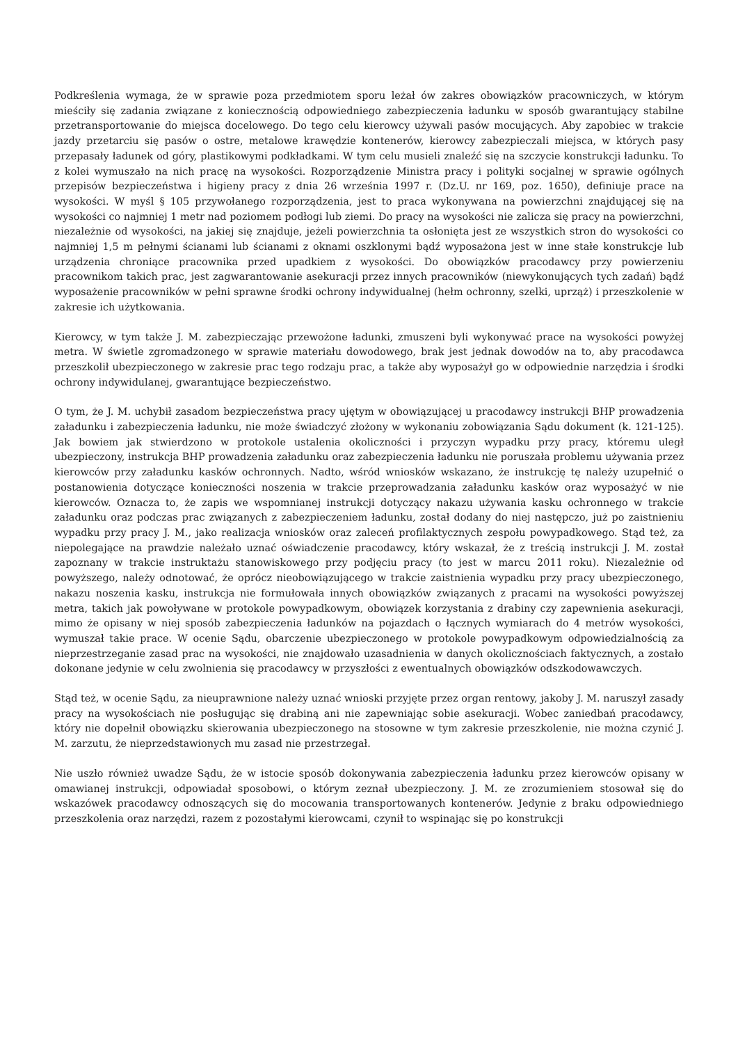Podkreślenia wymaga, że w sprawie poza przedmiotem sporu leżał ów zakres obowiązków pracowniczych, w którym mieściły się zadania związane z koniecznością odpowiedniego zabezpieczenia ładunku w sposób gwarantujący stabilne przetransportowanie do miejsca docelowego. Do tego celu kierowcy używali pasów mocujących. Aby zapobiec w trakcie jazdy przetarciu się pasów o ostre, metalowe krawędzie kontenerów, kierowcy zabezpieczali miejsca, w których pasy przepasały ładunek od góry, plastikowymi podkładkami. W tym celu musieli znaleźć się na szczycie konstrukcji ładunku. To z kolei wymuszało na nich pracę na wysokości. Rozporządzenie Ministra pracy i polityki socjalnej w sprawie ogólnych przepisów bezpieczeństwa i higieny pracy z dnia 26 września 1997 r. (Dz.U. nr 169, poz. 1650), definiuje prace na wysokości. W myśl § 105 przywołanego rozporządzenia, jest to praca wykonywana na powierzchni znajdującej się na wysokości co najmniej 1 metr nad poziomem podłogi lub ziemi. Do pracy na wysokości nie zalicza się pracy na powierzchni, niezależnie od wysokości, na jakiej się znajduje, jeżeli powierzchnia ta osłonięta jest ze wszystkich stron do wysokości co najmniej 1,5 m pełnymi ścianami lub ścianami z oknami oszklonymi bądź wyposażona jest w inne stałe konstrukcje lub urządzenia chroniące pracownika przed upadkiem z wysokości. Do obowiązków pracodawcy przy powierzeniu pracownikom takich prac, jest zagwarantowanie asekuracji przez innych pracowników (niewykonujących tych zadań) bądź wyposażenie pracowników w pełni sprawne środki ochrony indywidualnej (hełm ochronny, szelki, uprząż) i przeszkolenie w zakresie ich użytkowania.
Kierowcy, w tym także J. M. zabezpieczając przewożone ładunki, zmuszeni byli wykonywać prace na wysokości powyżej metra. W świetle zgromadzonego w sprawie materiału dowodowego, brak jest jednak dowodów na to, aby pracodawca przeszkolił ubezpieczonego w zakresie prac tego rodzaju prac, a także aby wyposażył go w odpowiednie narzędzia i środki ochrony indywidulanej, gwarantujące bezpieczeństwo.
O tym, że J. M. uchybił zasadom bezpieczeństwa pracy ujętym w obowiązującej u pracodawcy instrukcji BHP prowadzenia załadunku i zabezpieczenia ładunku, nie może świadczyć złożony w wykonaniu zobowiązania Sądu dokument (k. 121-125). Jak bowiem jak stwierdzono w protokole ustalenia okoliczności i przyczyn wypadku przy pracy, któremu uległ ubezpieczony, instrukcja BHP prowadzenia załadunku oraz zabezpieczenia ładunku nie poruszała problemu używania przez kierowców przy załadunku kasków ochronnych. Nadto, wśród wniosków wskazano, że instrukcję tę należy uzupełnić o postanowienia dotyczące konieczności noszenia w trakcie przeprowadzania załadunku kasków oraz wyposażyć w nie kierowców. Oznacza to, że zapis we wspomnianej instrukcji dotyczący nakazu używania kasku ochronnego w trakcie załadunku oraz podczas prac związanych z zabezpieczeniem ładunku, został dodany do niej następczo, już po zaistnieniu wypadku przy pracy J. M., jako realizacja wniosków oraz zaleceń profilaktycznych zespołu powypadkowego. Stąd też, za niepolegające na prawdzie należało uznać oświadczenie pracodawcy, który wskazał, że z treścią instrukcji J. M. został zapoznany w trakcie instruktażu stanowiskowego przy podjęciu pracy (to jest w marcu 2011 roku). Niezależnie od powyższego, należy odnotować, że oprócz nieobowiązującego w trakcie zaistnienia wypadku przy pracy ubezpieczonego, nakazu noszenia kasku, instrukcja nie formułowała innych obowiązków związanych z pracami na wysokości powyższej metra, takich jak powoływane w protokole powypadkowym, obowiązek korzystania z drabiny czy zapewnienia asekuracji, mimo że opisany w niej sposób zabezpieczenia ładunków na pojazdach o łącznych wymiarach do 4 metrów wysokości, wymuszał takie prace. W ocenie Sądu, obarczenie ubezpieczonego w protokole powypadkowym odpowiedzialnością za nieprzestrzeganie zasad prac na wysokości, nie znajdowało uzasadnienia w danych okolicznościach faktycznych, a zostało dokonane jedynie w celu zwolnienia się pracodawcy w przyszłości z ewentualnych obowiązków odszkodowawczych.
Stąd też, w ocenie Sądu, za nieuprawnione należy uznać wnioski przyjęte przez organ rentowy, jakoby J. M. naruszył zasady pracy na wysokościach nie posługując się drabiną ani nie zapewniając sobie asekuracji. Wobec zaniedbań pracodawcy, który nie dopełnił obowiązku skierowania ubezpieczonego na stosowne w tym zakresie przeszkolenie, nie można czynić J. M. zarzutu, że nieprzedstawionych mu zasad nie przestrzegał.
Nie uszło również uwadze Sądu, że w istocie sposób dokonywania zabezpieczenia ładunku przez kierowców opisany w omawianej instrukcji, odpowiadał sposobowi, o którym zeznał ubezpieczony. J. M. ze zrozumieniem stosował się do wskazówek pracodawcy odnoszących się do mocowania transportowanych kontenerów. Jedynie z braku odpowiedniego przeszkolenia oraz narzędzi, razem z pozostałymi kierowcami, czynił to wspinając się po konstrukcji